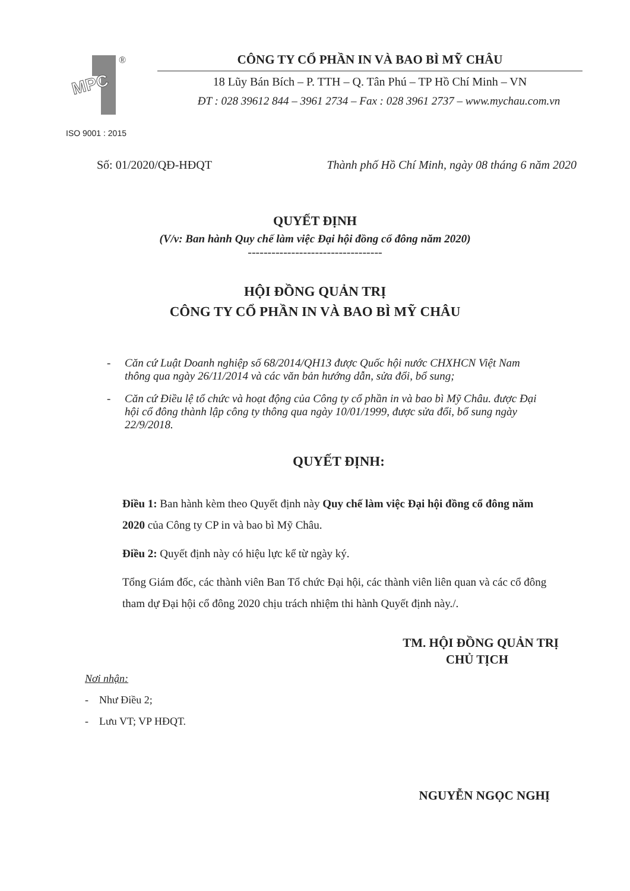MPC
®
CÔNG TY CỔ PHẦN IN VÀ BAO BÌ MỸ CHÂU
18 Lũy Bán Bích – P. TTH – Q. Tân Phú – TP Hồ Chí Minh – VN
ĐT : 028 39612 844 – 3961 2734 – Fax : 028 3961 2737 – www.mychau.com.vn
ISO 9001 : 2015
Số: 01/2020/QĐ-HĐQT Thành phố Hồ Chí Minh, ngày 08 tháng 6 năm 2020
QUYẾT ĐỊNH
(V/v: Ban hành Quy chế làm việc Đại hội đồng cổ đông năm 2020)
----------------------------------
HỘI ĐỒNG QUẢN TRỊ
CÔNG TY CỔ PHẦN IN VÀ BAO BÌ MỸ CHÂU
- Căn cứ Luật Doanh nghiệp số 68/2014/QH13 được Quốc hội nước CHXHCN Việt Nam thông qua ngày 26/11/2014 và các văn bản hướng dẫn, sửa đổi, bổ sung;
- Căn cứ Điều lệ tổ chức và hoạt động của Công ty cổ phần in và bao bì Mỹ Châu. được Đại hội cổ đông thành lập công ty thông qua ngày 10/01/1999, được sửa đổi, bổ sung ngày 22/9/2018.
QUYẾT ĐỊNH:
Điều 1: Ban hành kèm theo Quyết định này Quy chế làm việc Đại hội đồng cổ đông năm 2020 của Công ty CP in và bao bì Mỹ Châu.
Điều 2: Quyết định này có hiệu lực kể từ ngày ký.
Tổng Giám đốc, các thành viên Ban Tổ chức Đại hội, các thành viên liên quan và các cổ đông tham dự Đại hội cổ đông 2020 chịu trách nhiệm thi hành Quyết định này./.
TM. HỘI ĐỒNG QUẢN TRỊ
CHỦ TỊCH
Nơi nhận:
- Như Điều 2;
- Lưu VT; VP HĐQT.
NGUYỄN NGỌC NGHỊ